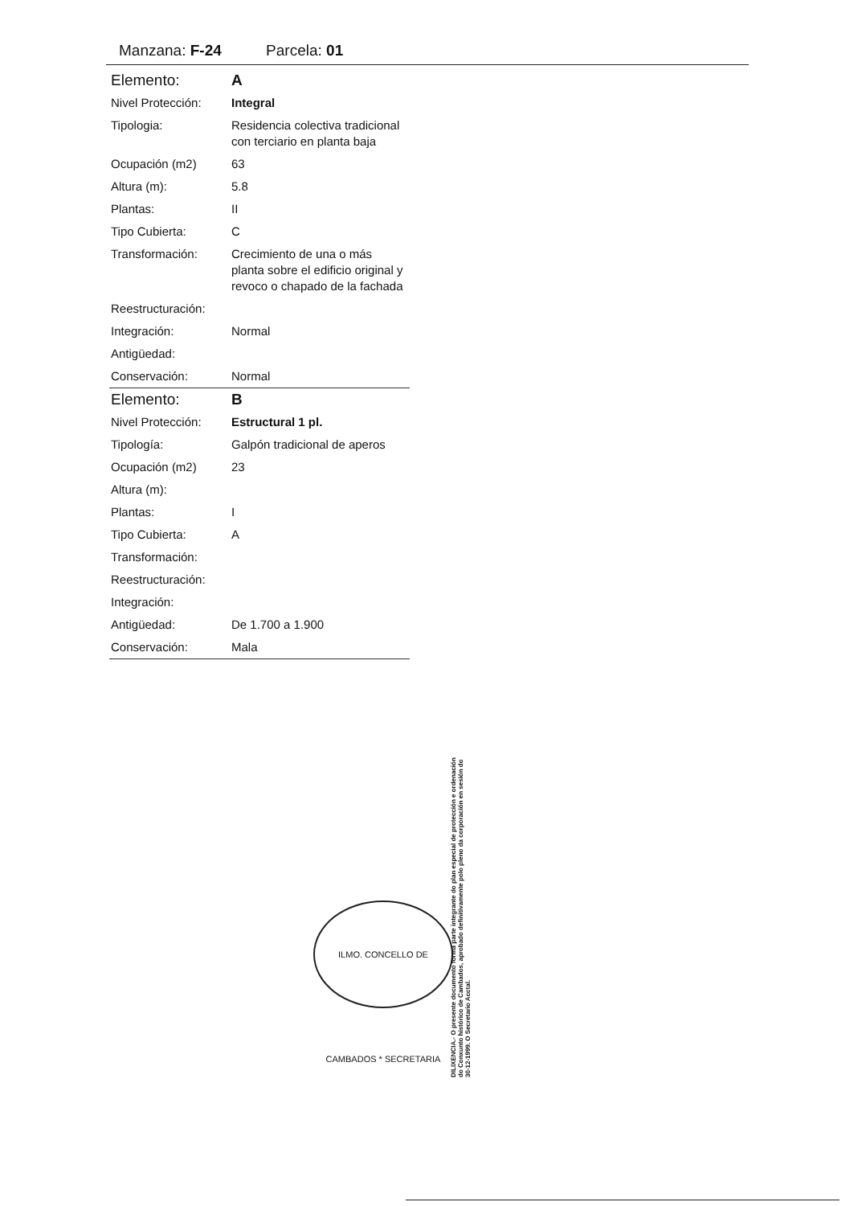Manzana: F-24 Parcela: 01
| Elemento: | A |
| Nivel Protección: | Integral |
| Tipologia: | Residencia colectiva tradicional con terciario en planta baja |
| Ocupación (m2) | 63 |
| Altura (m): | 5.8 |
| Plantas: | II |
| Tipo Cubierta: | C |
| Transformación: | Crecimiento de una o más planta sobre el edificio original y revoco o chapado de la fachada |
| Reestructuración: | |
| Integración: | Normal |
| Antigüedad: | |
| Conservación: | Normal |
| Elemento: | B |
| Nivel Protección: | Estructural 1 pl. |
| Tipología: | Galpón tradicional de aperos |
| Ocupación (m2) | 23 |
| Altura (m): | |
| Plantas: | I |
| Tipo Cubierta: | A |
| Transformación: | |
| Reestructuración: | |
| Integración: | |
| Antigüedad: | De 1.700 a 1.900 |
| Conservación: | Mala |
ILMO. CONCELLO DE CAMBADOS * SECRETARIA
DILIXENCIA.- O presente documento forma parte integrante do plan especial de protección e ordenación do Conxunto histórico de Cambados, aprobado definitivamente polo pleno da corporación en sesión do 30-12-1999. O Secretario Acctal.